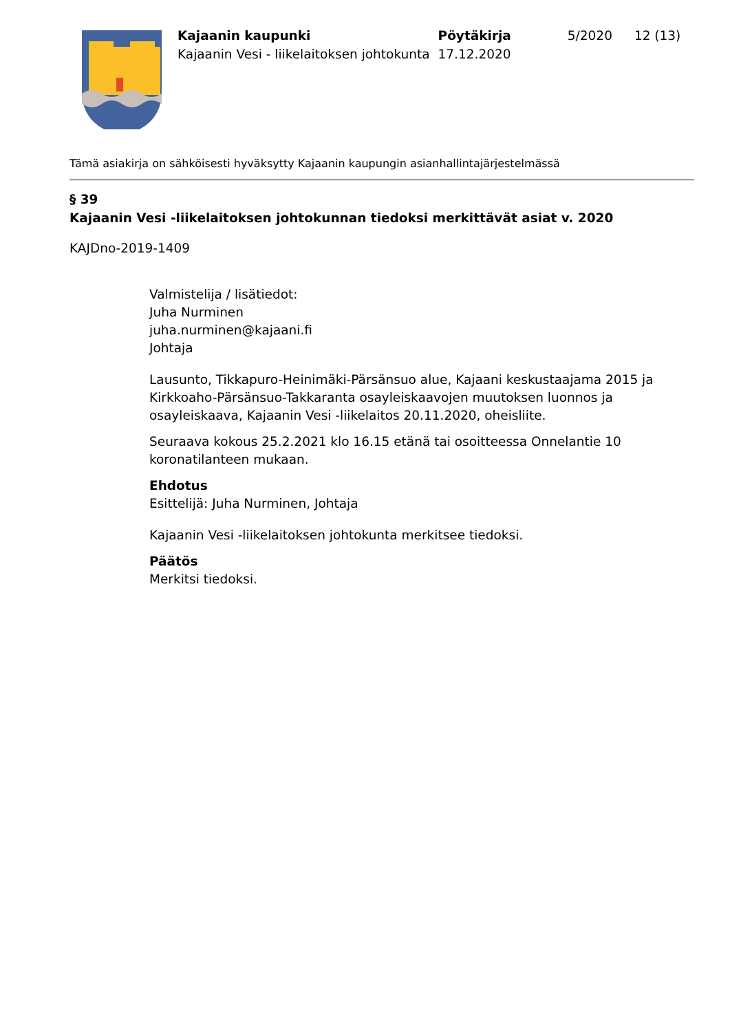| Kajaanin kaupunki | Pöytäkirja | 5/2020 | 12 (13) |
| Kajaanin Vesi - liikelaitoksen johtokunta | 17.12.2020 | | |
Tämä asiakirja on sähköisesti hyväksytty Kajaanin kaupungin asianhallintajärjestelmässä
§ 39
Kajaanin Vesi -liikelaitoksen johtokunnan tiedoksi merkittävät asiat v. 2020
KAJDno-2019-1409
Valmistelija / lisätiedot:
Juha Nurminen
juha.nurminen@kajaani.fi
Johtaja
Lausunto, Tikkapuro-Heinimäki-Pärsänsuo alue, Kajaani keskustaajama 2015 ja Kirkkoaho-Pärsänsuo-Takkaranta osayleiskaavojen muutoksen luonnos ja osayleiskaava, Kajaanin Vesi -liikelaitos 20.11.2020, oheisliite.
Seuraava kokous 25.2.2021 klo 16.15 etänä tai osoitteessa Onnelantie 10 koronatilanteen mukaan.
Ehdotus
Esittelijä: Juha Nurminen, Johtaja
Kajaanin Vesi -liikelaitoksen johtokunta merkitsee tiedoksi.
Päätös
Merkitsi tiedoksi.